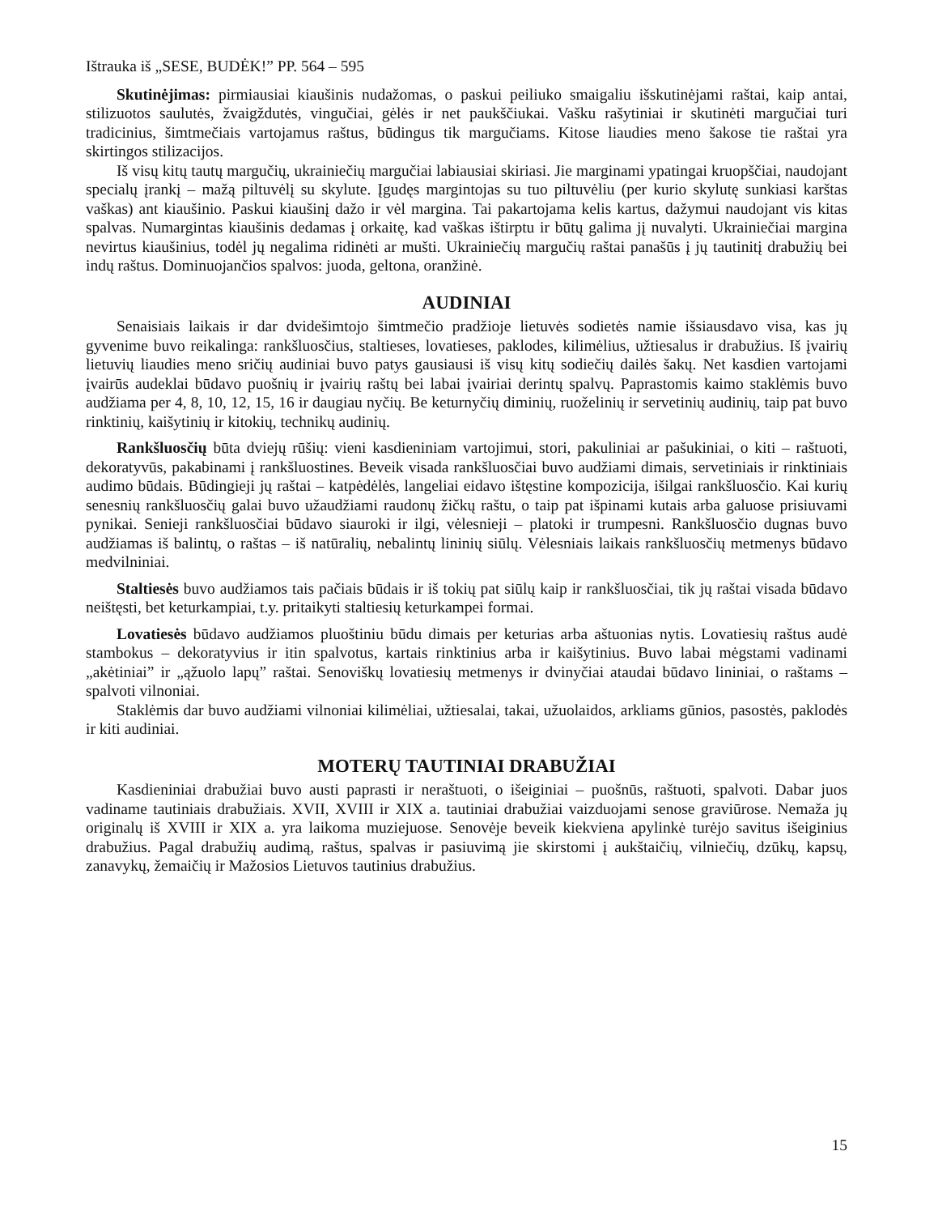Ištrauka iš „SESE, BUDĖK!” PP. 564 – 595
Skutinėjimas: pirmiausiai kiaušinis nudažomas, o paskui peiliuko smaigaliu išskutinėjami raštai, kaip antai, stilizuotos saulutės, žvaigždutės, vingučiai, gėlės ir net paukščiukai. Vašku rašytiniai ir skutinėti margučiai turi tradicinius, šimtmečiais vartojamus raštus, būdingus tik margučiams. Kitose liaudies meno šakose tie raštai yra skirtingos stilizacijos.
Iš visų kitų tautų margučių, ukrainiečių margučiai labiausiai skiriasi. Jie marginami ypatingai kruopščiai, naudojant specialų įrankį – mažą piltuvėlį su skylute. Įgudęs margintojas su tuo piltuvėliu (per kurio skylutę sunkiasi karštas vaškas) ant kiaušinio. Paskui kiaušinį dažo ir vėl margina. Tai pakartojama kelis kartus, dažymui naudojant vis kitas spalvas. Numargintas kiaušinis dedamas į orkaitę, kad vaškas ištirptu ir būtų galima jį nuvalyti. Ukrainiečiai margina nevirtus kiaušinius, todėl jų negalima ridinėti ar mušti. Ukrainiečių margučių raštai panašūs į jų tautinitį drabužių bei indų raštus. Dominuojančios spalvos: juoda, geltona, oranžinė.
AUDINIAI
Senaisiais laikais ir dar dvidešimtojo šimtmečio pradžioje lietuvės sodietės namie išsiausdavo visa, kas jų gyvenime buvo reikalinga: rankšluosčius, staltieses, lovatieses, paklodes, kilimėlius, užtiesalus ir drabužius. Iš įvairių lietuvių liaudies meno sričių audiniai buvo patys gausiausi iš visų kitų sodiečių dailės šakų. Net kasdien vartojami įvairūs audeklai būdavo puošnių ir įvairių raštų bei labai įvairiai derintų spalvų. Paprastomis kaimo staklėmis buvo audžiama per 4, 8, 10, 12, 15, 16 ir daugiau nyčių. Be keturnyčių diminių, ruoželinių ir servetinių audinių, taip pat buvo rinktinių, kaišytinių ir kitokių, technikų audinių.
Rankšluosčių būta dviejų rūšių: vieni kasdieniniam vartojimui, stori, pakuliniai ar pašukiniai, o kiti – raštuoti, dekoratyvūs, pakabinami į rankšluostines. Beveik visada rankšluosčiai buvo audžiami dimais, servetiniais ir rinktiniais audimo būdais. Būdingieji jų raštai – katpėdėlės, langeliai eidavo ištęstine kompozicija, išilgai rankšluosčio. Kai kurių senesnių rankšluosčių galai buvo užaudžiami raudonų žičkų raštu, o taip pat išpinami kutais arba galuose prisiuvami pynikai. Senieji rankšluosčiai būdavo siauroki ir ilgi, vėlesnieji – platoki ir trumpesni. Rankšluosčio dugnas buvo audžiamas iš balintų, o raštas – iš natūralių, nebalintų lininių siūlų. Vėlesniais laikais rankšluosčių metmenys būdavo medvilniniai.
Staltiesės buvo audžiamos tais pačiais būdais ir iš tokių pat siūlų kaip ir rankšluosčiai, tik jų raštai visada būdavo neištęsti, bet keturkampiai, t.y. pritaikyti staltiesių keturkampei formai.
Lovatiesės būdavo audžiamos pluoštiniu būdu dimais per keturias arba aštuonias nytis. Lovatiesių raštus audė stambokus – dekoratyvius ir itin spalvotus, kartais rinktinius arba ir kaišytinius. Buvo labai mėgstami vadinami „akėtiniai” ir „ąžuolo lapų” raštai. Senoviškų lovatiesių metmenys ir dvinyčiai ataudai būdavo lininiai, o raštams – spalvoti vilnoniai.
Staklėmis dar buvo audžiami vilnoniai kilimėliai, užtiesalai, takai, užuolaidos, arkliams gūnios, pasostės, paklodės ir kiti audiniai.
MOTERŲ TAUTINIAI DRABUŽIAI
Kasdieniniai drabužiai buvo austi paprasti ir neraštuoti, o išeiginiai – puošnūs, raštuoti, spalvoti. Dabar juos vadiname tautiniais drabužiais. XVII, XVIII ir XIX a. tautiniai drabužiai vaizduojami senose graviūrose. Nemaža jų originalų iš XVIII ir XIX a. yra laikoma muziejuose. Senovėje beveik kiekviena apylinkė turėjo savitus išeiginius drabužius. Pagal drabužių audimą, raštus, spalvas ir pasiuvimą jie skirstomi į aukštaičių, vilniečių, dzūkų, kapsų, zanavykų, žemaičių ir Mažosios Lietuvos tautinius drabužius.
15